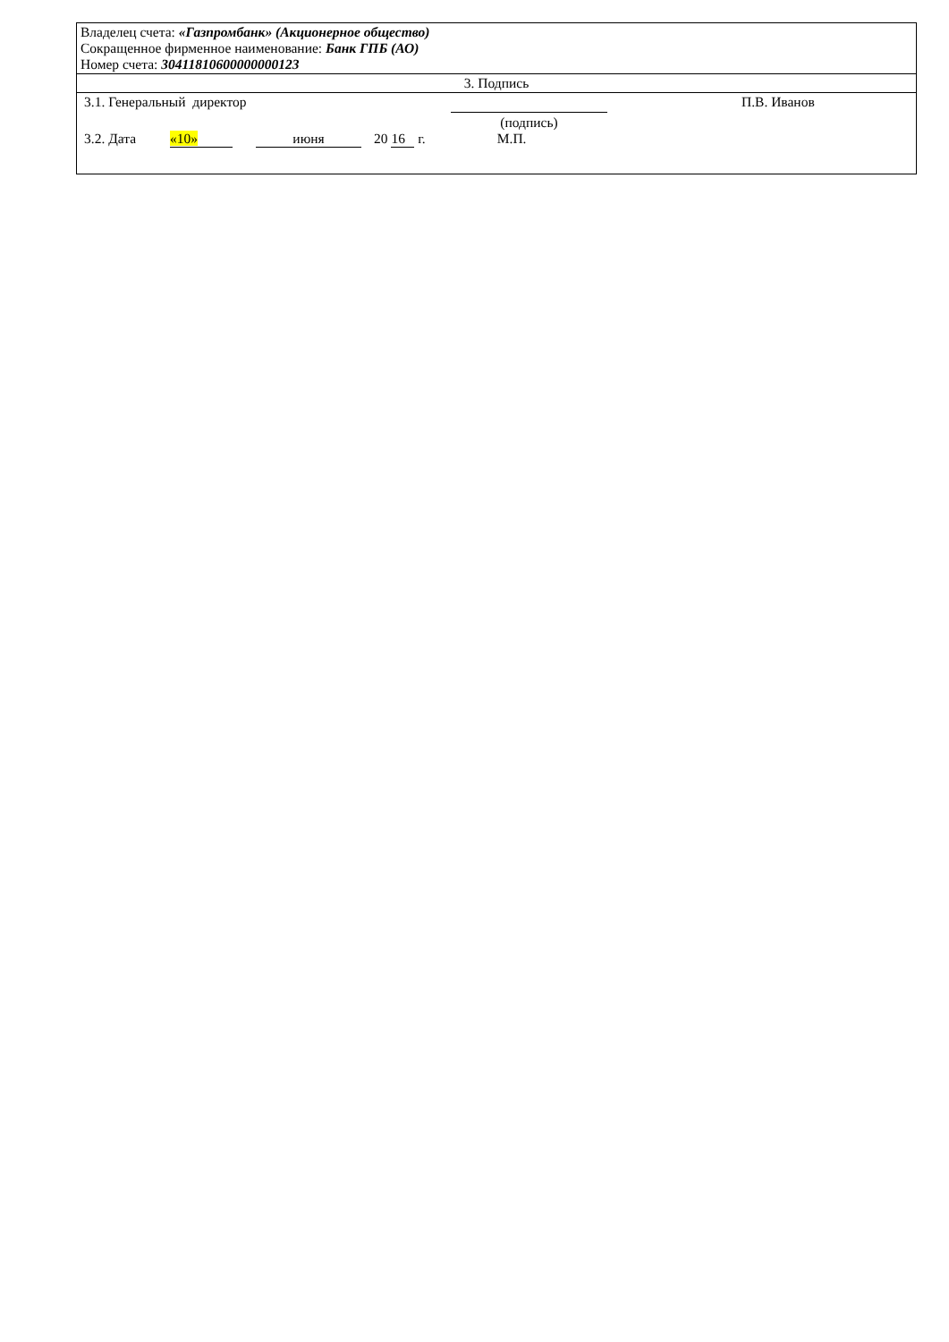| Владелец счета: «Газпромбанк» (Акционерное общество) Сокращенное фирменное наименование: Банк ГПБ (АО) Номер счета: 30411810600000000123 |
| 3. Подпись |
| 3.1. Генеральный директор (подпись) П.В. Иванов 3.2. Дата «10» июня 20 16 г. М.П. |